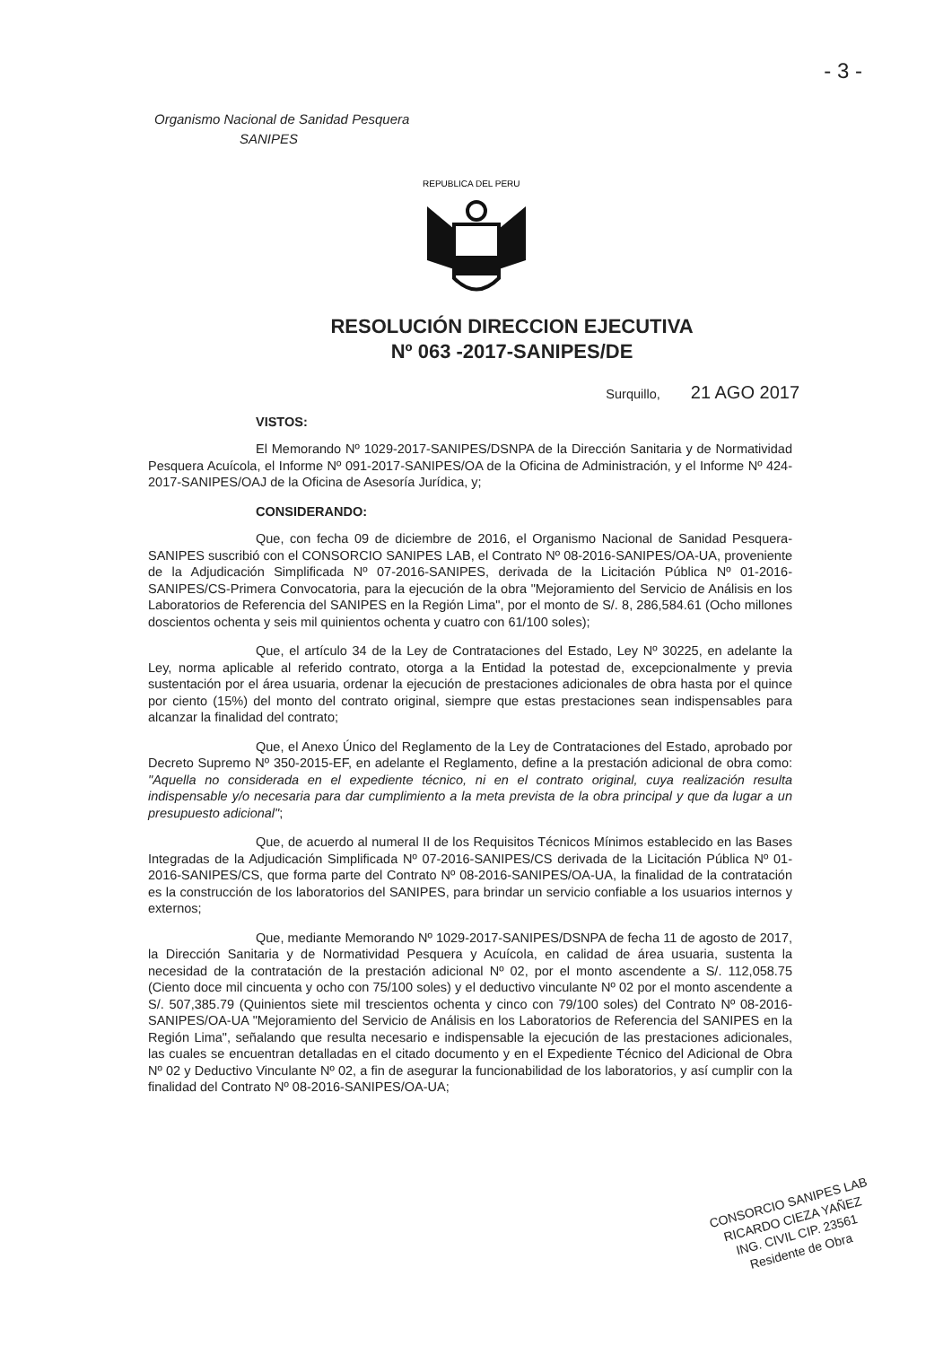- 3 -
Organismo Nacional de Sanidad Pesquera
SANIPES
REPUBLICA DEL PERU
RESOLUCIÓN DIRECCION EJECUTIVA
Nº 063 -2017-SANIPES/DE
Surquillo, 21 AGO 2017
VISTOS:
El Memorando Nº 1029-2017-SANIPES/DSNPA de la Dirección Sanitaria y de Normatividad Pesquera Acuícola, el Informe Nº 091-2017-SANIPES/OA de la Oficina de Administración, y el Informe Nº 424-2017-SANIPES/OAJ de la Oficina de Asesoría Jurídica, y;
CONSIDERANDO:
Que, con fecha 09 de diciembre de 2016, el Organismo Nacional de Sanidad Pesquera-SANIPES suscribió con el CONSORCIO SANIPES LAB, el Contrato Nº 08-2016-SANIPES/OA-UA, proveniente de la Adjudicación Simplificada Nº 07-2016-SANIPES, derivada de la Licitación Pública Nº 01-2016-SANIPES/CS-Primera Convocatoria, para la ejecución de la obra "Mejoramiento del Servicio de Análisis en los Laboratorios de Referencia del SANIPES en la Región Lima", por el monto de S/. 8, 286,584.61 (Ocho millones doscientos ochenta y seis mil quinientos ochenta y cuatro con 61/100 soles);
Que, el artículo 34 de la Ley de Contrataciones del Estado, Ley Nº 30225, en adelante la Ley, norma aplicable al referido contrato, otorga a la Entidad la potestad de, excepcionalmente y previa sustentación por el área usuaria, ordenar la ejecución de prestaciones adicionales de obra hasta por el quince por ciento (15%) del monto del contrato original, siempre que estas prestaciones sean indispensables para alcanzar la finalidad del contrato;
Que, el Anexo Único del Reglamento de la Ley de Contrataciones del Estado, aprobado por Decreto Supremo Nº 350-2015-EF, en adelante el Reglamento, define a la prestación adicional de obra como: "Aquella no considerada en el expediente técnico, ni en el contrato original, cuya realización resulta indispensable y/o necesaria para dar cumplimiento a la meta prevista de la obra principal y que da lugar a un presupuesto adicional";
Que, de acuerdo al numeral II de los Requisitos Técnicos Mínimos establecido en las Bases Integradas de la Adjudicación Simplificada Nº 07-2016-SANIPES/CS derivada de la Licitación Pública Nº 01-2016-SANIPES/CS, que forma parte del Contrato Nº 08-2016-SANIPES/OA-UA, la finalidad de la contratación es la construcción de los laboratorios del SANIPES, para brindar un servicio confiable a los usuarios internos y externos;
Que, mediante Memorando Nº 1029-2017-SANIPES/DSNPA de fecha 11 de agosto de 2017, la Dirección Sanitaria y de Normatividad Pesquera y Acuícola, en calidad de área usuaria, sustenta la necesidad de la contratación de la prestación adicional Nº 02, por el monto ascendente a S/. 112,058.75 (Ciento doce mil cincuenta y ocho con 75/100 soles) y el deductivo vinculante Nº 02 por el monto ascendente a S/. 507,385.79 (Quinientos siete mil trescientos ochenta y cinco con 79/100 soles) del Contrato Nº 08-2016-SANIPES/OA-UA "Mejoramiento del Servicio de Análisis en los Laboratorios de Referencia del SANIPES en la Región Lima", señalando que resulta necesario e indispensable la ejecución de las prestaciones adicionales, las cuales se encuentran detalladas en el citado documento y en el Expediente Técnico del Adicional de Obra Nº 02 y Deductivo Vinculante Nº 02, a fin de asegurar la funcionabilidad de los laboratorios, y así cumplir con la finalidad del Contrato Nº 08-2016-SANIPES/OA-UA;
CONSORCIO SANIPES LAB
RICARDO CIEZA YAÑEZ
ING. CIVIL CIP. 23561
Residente de Obra